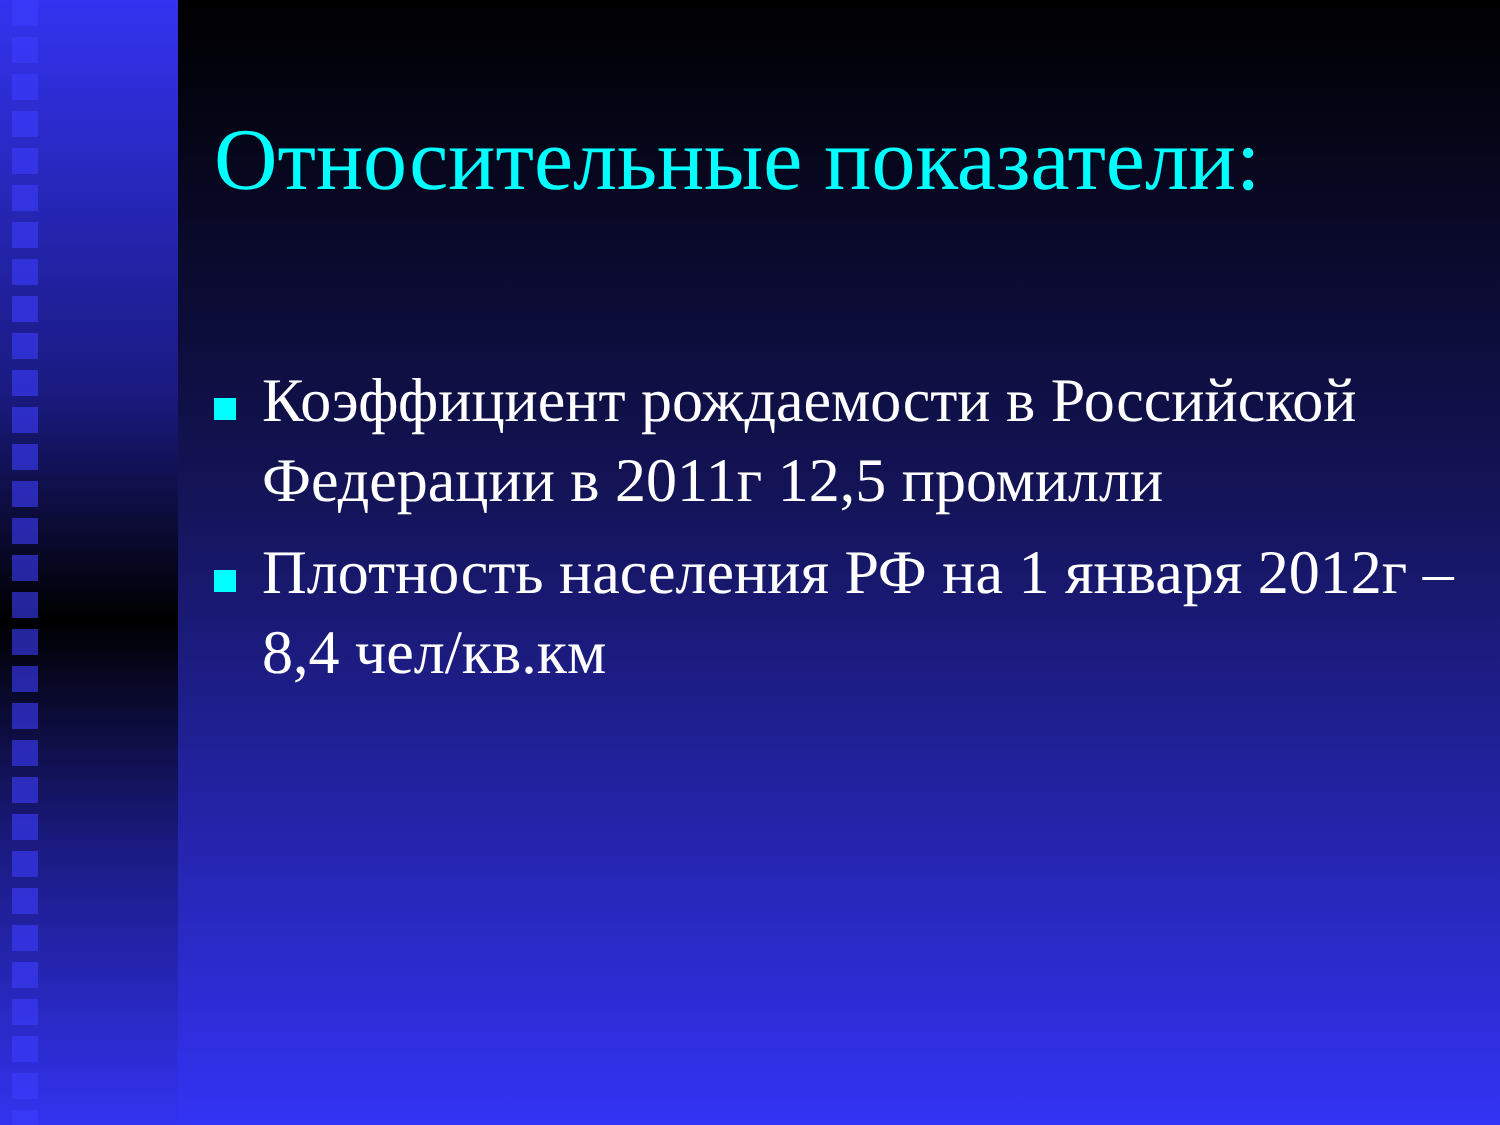Относительные показатели:
Коэффициент рождаемости в Российской Федерации в 2011г 12,5 промилли
Плотность населения РФ на 1 января 2012г – 8,4 чел/кв.км